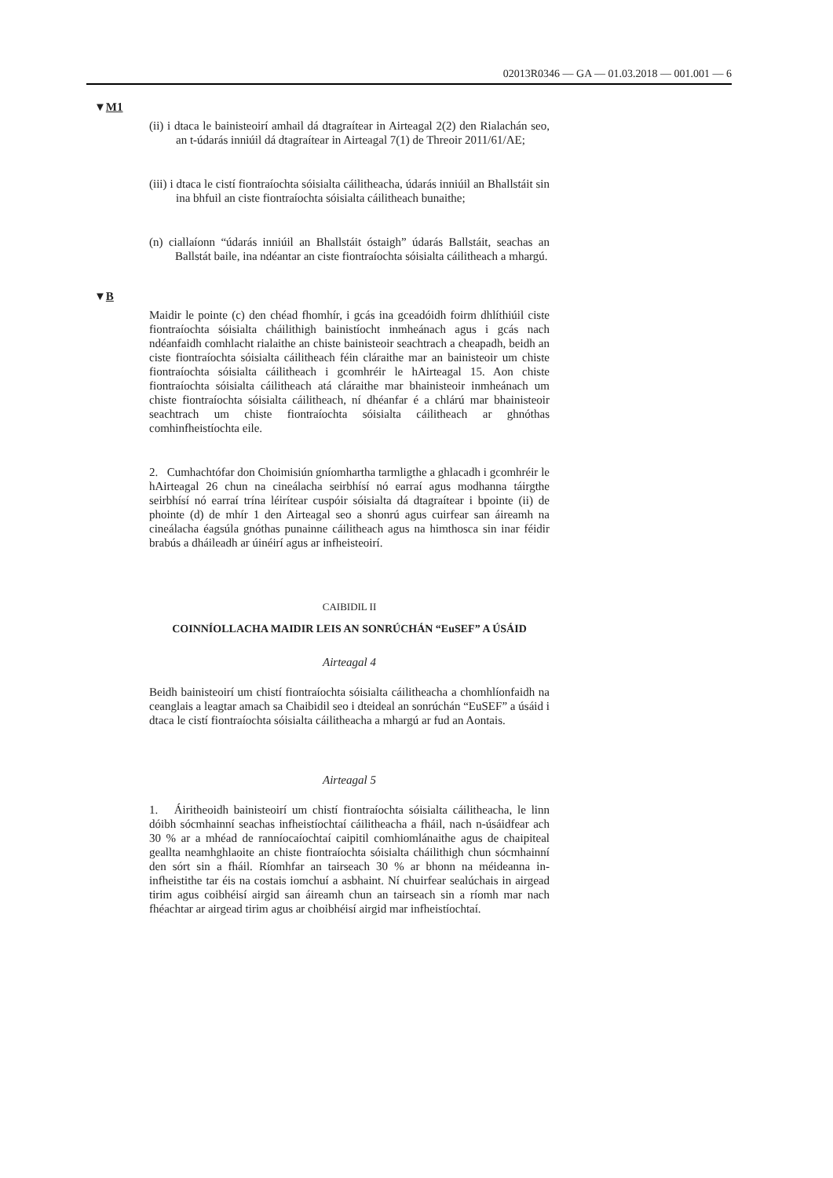02013R0346 — GA — 01.03.2018 — 001.001 — 6
▼M1
(ii) i dtaca le bainisteoirí amhail dá dtagraítear in Airteagal 2(2) den Rialachán seo, an t-údarás inniúil dá dtagraítear in Airteagal 7(1) de Threoir 2011/61/AE;
(iii) i dtaca le cistí fiontraíochta sóisialta cáilitheacha, údarás inniúil an Bhallstáit sin ina bhfuil an ciste fiontraíochta sóisialta cáilitheach bunaithe;
(n) ciallaíonn “údarás inniúil an Bhallstáit óstaigh” údarás Ballstáit, seachas an Ballstát baile, ina ndéantar an ciste fiontraíochta sóisialta cáilitheach a mhargú.
▼B
Maidir le pointe (c) den chéad fhomhír, i gcás ina gceadóidh foirm dhlíthiúil ciste fiontraíochta sóisialta cháilithigh bainistíocht inmheánach agus i gcás nach ndéanfaidh comhlacht rialaithe an chiste bainisteoir seachtrach a cheapadh, beidh an ciste fiontraíochta sóisialta cáilitheach féin cláraithe mar an bainisteoir um chiste fiontraíochta sóisialta cáili­theach i gcomhréir le hAirteagal 15. Aon chiste fiontraíochta sóisialta cáilitheach atá cláraithe mar bhainisteoir inmheánach um chiste fion­traíochta sóisialta cáilitheach, ní dhéanfar é a chlárú mar bhainisteoir seachtrach um chiste fiontraíochta sóisialta cáilitheach ar ghnóthas comhinfheistíochta eile.
2. Cumhachtófar don Choimisiún gníomhartha tarmligthe a ghlacadh i gcomhréir le hAirteagal 26 chun na cineálacha seirbhísí nó earraí agus modhanna táirgthe seirbhísí nó earraí trína léirítear cuspóir sóisialta dá dtagraítear i bpointe (ii) de phointe (d) de mhír 1 den Airteagal seo a shonrú agus cuirfear san áireamh na cineálacha éagsúla gnóthas punainne cáilitheach agus na himthosca sin inar féidir brabús a dháileadh ar úinéirí agus ar infheisteoirí.
CAIBIDIL II
COINNÍOLLACHA MAIDIR LEIS AN SONRÚCHÁN “EuSEF” A ÚSÁID
Airteagal 4
Beidh bainisteoirí um chistí fiontraíochta sóisialta cáilitheacha a chomhlíonfaidh na ceanglais a leagtar amach sa Chaibidil seo i dteideal an sonrúchán “EuSEF” a úsáid i dtaca le cistí fiontraíochta sóisialta cáilitheacha a mhargú ar fud an Aontais.
Airteagal 5
1. Áiritheoidh bainisteoirí um chistí fiontraíochta sóisialta cáili­theacha, le linn dóibh sócmhainní seachas infheistíochtaí cáilitheacha a fháil, nach n-úsáidfear ach 30 % ar a mhéad de ranníocaíochtaí caipitil comhiomlánaithe agus de chaipiteal geallta neamhghlaoite an chiste fiontraíochta sóisialta cháilithigh chun sócmhainní den sórt sin a fháil. Ríomhfar an tairseach 30 % ar bhonn na méideanna in­infheistithe tar éis na costais iomchuí a asbhaint. Ní chuirfear sealúchais in airgead tirim agus coibhéisí airgid san áireamh chun an tairseach sin a ríomh mar nach fhéachtar ar airgead tirim agus ar choibhéisí airgid mar infheistíochtaí.